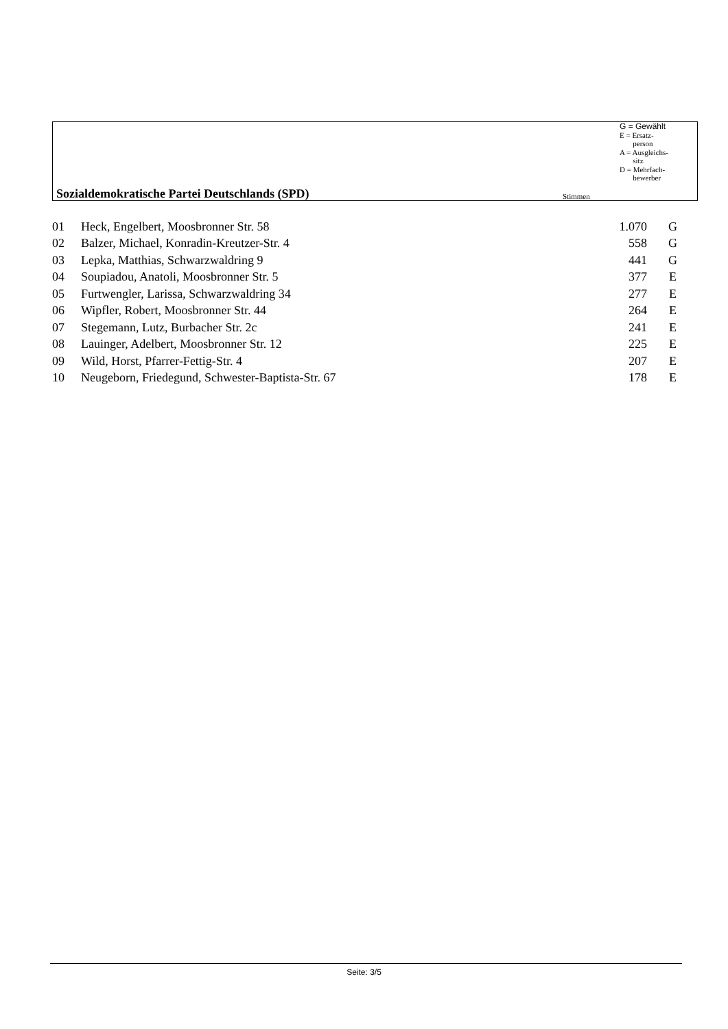G = Gewählt
E = Ersatz-
person
A = Ausgleichs-
sitz
D = Mehrfach-
bewerber
Sozialdemokratische Partei Deutschlands (SPD)
Stimmen
| 01 | Heck, Engelbert, Moosbronner Str. 58 | 1.070 | G |
| 02 | Balzer, Michael, Konradin-Kreutzer-Str. 4 | 558 | G |
| 03 | Lepka, Matthias, Schwarzwaldring 9 | 441 | G |
| 04 | Soupiadou, Anatoli, Moosbronner Str. 5 | 377 | E |
| 05 | Furtwengler, Larissa, Schwarzwaldring 34 | 277 | E |
| 06 | Wipfler, Robert, Moosbronner Str. 44 | 264 | E |
| 07 | Stegemann, Lutz, Burbacher Str. 2c | 241 | E |
| 08 | Lauinger, Adelbert, Moosbronner Str. 12 | 225 | E |
| 09 | Wild, Horst, Pfarrer-Fettig-Str. 4 | 207 | E |
| 10 | Neugeborn, Friedegund, Schwester-Baptista-Str. 67 | 178 | E |
Seite: 3/5